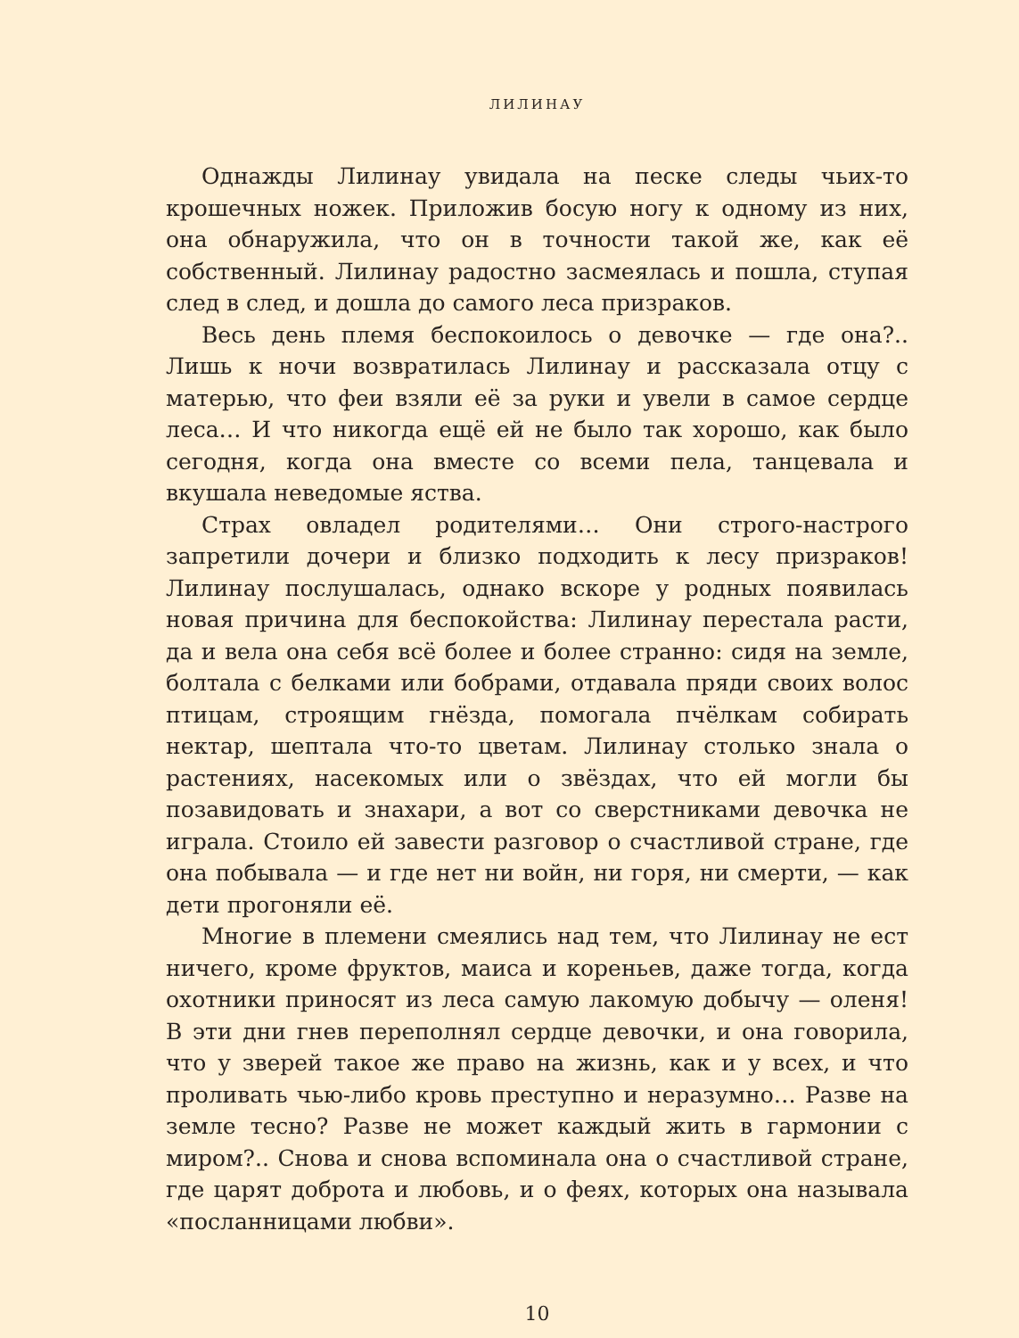ЛИЛИНАУ
Однажды Лилинау увидала на песке следы чьих-то крошечных ножек. Приложив босую ногу к одному из них, она обнаружила, что он в точности такой же, как её собственный. Лилинау радостно засмеялась и пошла, ступая след в след, и дошла до самого леса призраков.
Весь день племя беспокоилось о девочке — где она?.. Лишь к ночи возвратилась Лилинау и рассказала отцу с матерью, что феи взяли её за руки и увели в самое сердце леса… И что никогда ещё ей не было так хорошо, как было сегодня, когда она вместе со всеми пела, танцевала и вкушала неведомые яства.
Страх овладел родителями… Они строго-настрого запретили дочери и близко подходить к лесу призраков! Лилинау послушалась, однако вскоре у родных появилась новая причина для беспокойства: Лилинау перестала расти, да и вела она себя всё более и более странно: сидя на земле, болтала с белками или бобрами, отдавала пряди своих волос птицам, строящим гнёзда, помогала пчёлкам собирать нектар, шептала что-то цветам. Лилинау столько знала о растениях, насекомых или о звёздах, что ей могли бы позавидовать и знахари, а вот со сверстниками девочка не играла. Стоило ей завести разговор о счастливой стране, где она побывала — и где нет ни войн, ни горя, ни смерти, — как дети прогоняли её.
Многие в племени смеялись над тем, что Лилинау не ест ничего, кроме фруктов, маиса и кореньев, даже тогда, когда охотники приносят из леса самую лакомую добычу — оленя! В эти дни гнев переполнял сердце девочки, и она говорила, что у зверей такое же право на жизнь, как и у всех, и что проливать чью-либо кровь преступно и неразумно… Разве на земле тесно? Разве не может каждый жить в гармонии с миром?.. Снова и снова вспоминала она о счастливой стране, где царят доброта и любовь, и о феях, которых она называла «посланницами любви».
10